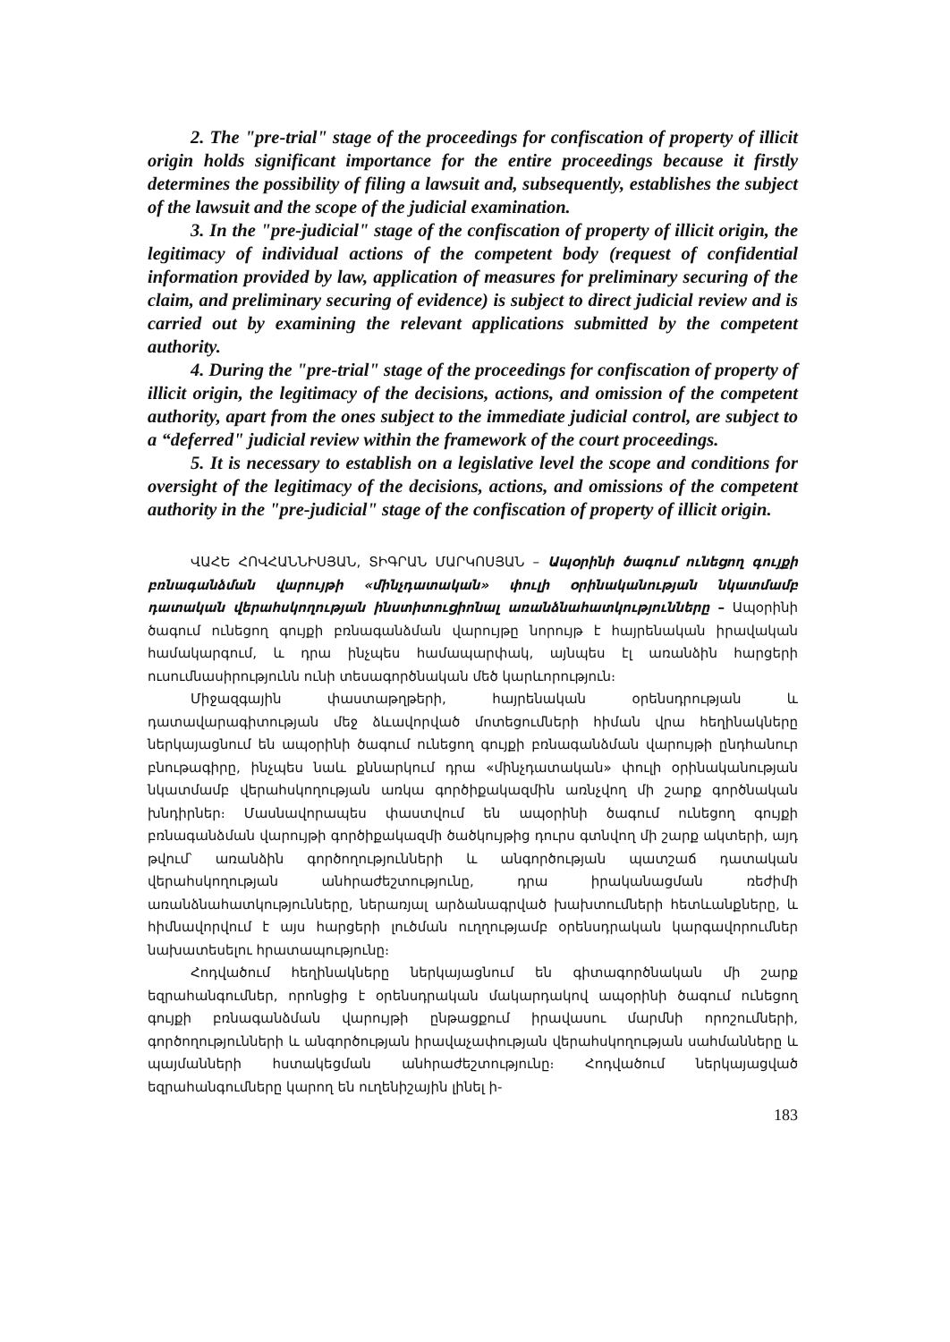2. The "pre-trial" stage of the proceedings for confiscation of property of illicit origin holds significant importance for the entire proceedings because it firstly determines the possibility of filing a lawsuit and, subsequently, establishes the subject of the lawsuit and the scope of the judicial examination.
3. In the "pre-judicial" stage of the confiscation of property of illicit origin, the legitimacy of individual actions of the competent body (request of confidential information provided by law, application of measures for preliminary securing of the claim, and preliminary securing of evidence) is subject to direct judicial review and is carried out by examining the relevant applications submitted by the competent authority.
4. During the "pre-trial" stage of the proceedings for confiscation of property of illicit origin, the legitimacy of the decisions, actions, and omission of the competent authority, apart from the ones subject to the immediate judicial control, are subject to a “deferred" judicial review within the framework of the court proceedings.
5. It is necessary to establish on a legislative level the scope and conditions for oversight of the legitimacy of the decisions, actions, and omissions of the competent authority in the "pre-judicial" stage of the confiscation of property of illicit origin.
ՎԱՀԵ ՀՈՎՀԱՆՆԻՍՅԱՆ, ՏԻԳՐԱՆ ՄԱՐԿՈՍՅԱՆ – Ապօրինի ծագում ունեցող գույքի բռնագանձման վարույթի «մինչդատական» փուլի օրինականության նկատմամբ դատական վերահսկողության ինստիտուցիոնալ առանձնահատկությունները – Ապօրինի ծագում ունեցող գույքի բռնագանձման վարույթը նորույթ է հայրենական իրավական համակարգում, և դրա ինչպես համապարփակ, այնպես էլ առանձին հարցերի ուսումնասիրությունն ունի տեսագործնական մեծ կարևորություն։
Միջազգային փաստաթղթերի, հայրենական օրենսդրության և դատավարագիտության մեջ ձևավորված մոտեցումների հիման վրա հեղինակները ներկայացնում են ապօրինի ծագում ունեցող գույքի բռնագանձման վարույթի ընդհանուր բնութագիրը, ինչպես նաև քննարկում դրա «մինչդատական» փուլի օրինականության նկատմամբ վերահսկողության առկա գործիքակազմին առնչվող մի շարք գործնական խնդիրներ։ Մասնավորապես փաստվում են ապօրինի ծագում ունեցող գույքի բռնագանձման վարույթի գործիքակազմի ծածկույթից դուրս գտնվող մի շարք ակտերի, այդ թվում՝ առանձին գործողությունների և անգործության պատշաճ դատական վերահսկողության անհրաժեշտությունը, դրա իրականացման ռեժիմի առանձնահատկությունները, ներառյալ արձանագրված խախտումների հետևանքները, և հիմնավորվում է այս հարցերի լուծման ուղղությամբ օրենսդրական կարգավորումներ նախատեսելու հրատապությունը։
Հոդվածում հեղինակները ներկայացնում են գիտագործնական մի շարք եզրահանգումներ, որոնցից է օրենսդրական մակարդակով ապօրինի ծագում ունեցող գույքի բռնագանձման վարույթի ընթացքում իրավասու մարմնի որոշումների, գործողությունների և անգործության իրավաչափության վերահսկողության սահմանները և պայմանների հստակեցման անհրաժեշտությունը։ Հոդվածում ներկայացված եզրահանգումները կարող են ուղենիշային լինել ի-
183